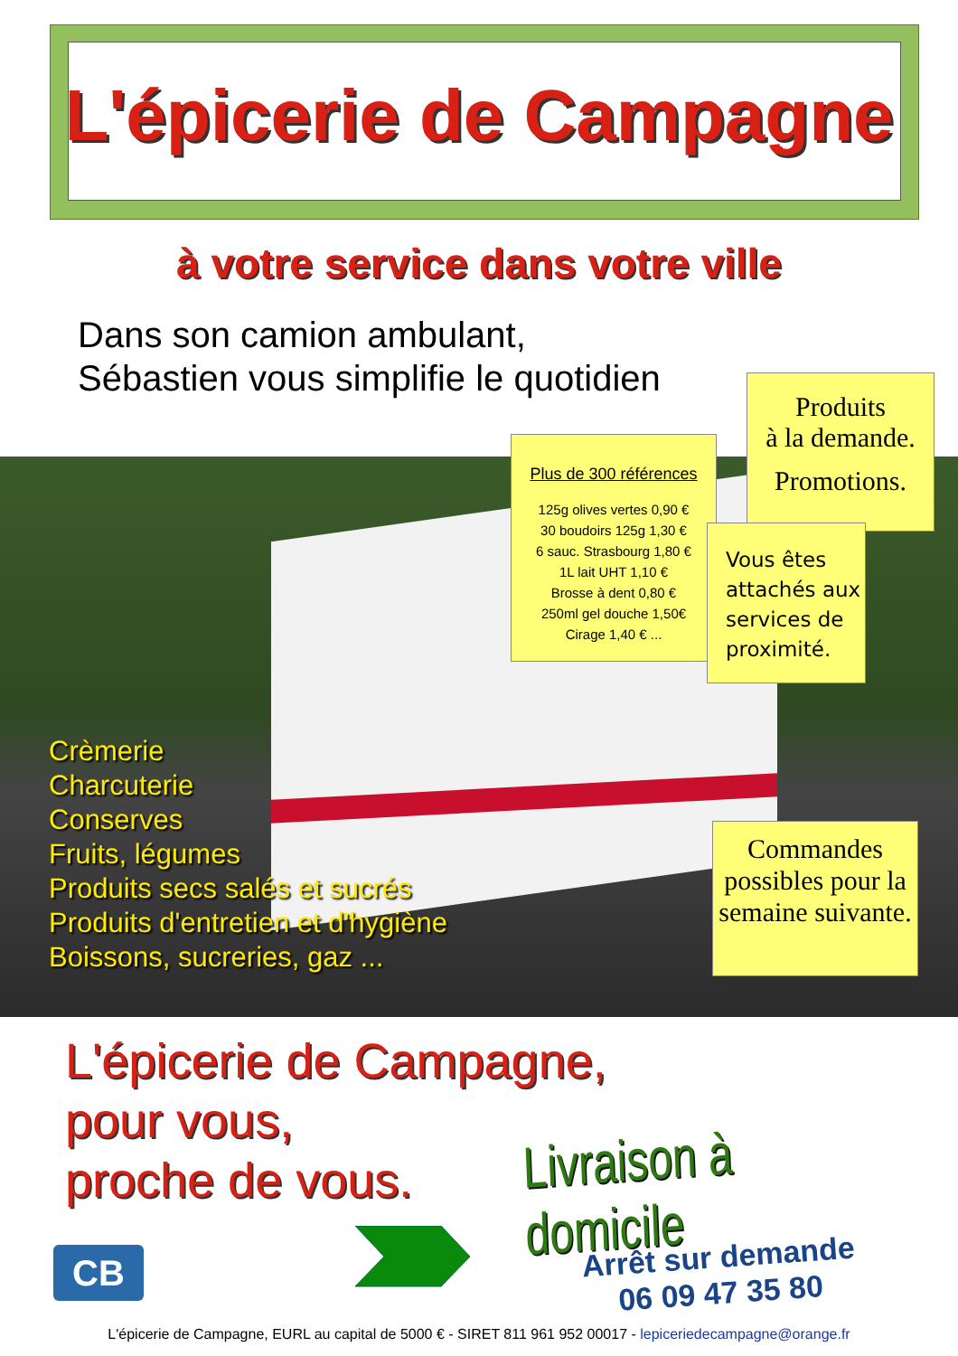L'épicerie de Campagne
à votre service dans votre ville
Dans son camion ambulant,
Sébastien vous simplifie le quotidien
Produits
à la demande.
Promotions.
Plus de 300 références
125g olives vertes 0,90 €
30 boudoirs 125g 1,30 €
6 sauc. Strasbourg 1,80 €
1L lait UHT 1,10 €
Brosse à dent 0,80 €
250ml gel douche 1,50€
Cirage 1,40 € ...
Vous êtes attachés aux services de proximité.
Crèmerie
Charcuterie
Conserves
Fruits, légumes
Produits secs salés et sucrés
Produits d'entretien et d'hygiène
Boissons, sucreries, gaz ...
Commandes possibles pour la semaine suivante.
L'épicerie de Campagne,
pour vous,
proche de vous.
Livraison à domicile
CB
Arrêt sur demande
06 09 47 35 80
L'épicerie de Campagne, EURL au capital de 5000 € - SIRET 811 961 952 00017 - lepiceriedecampagne@orange.fr